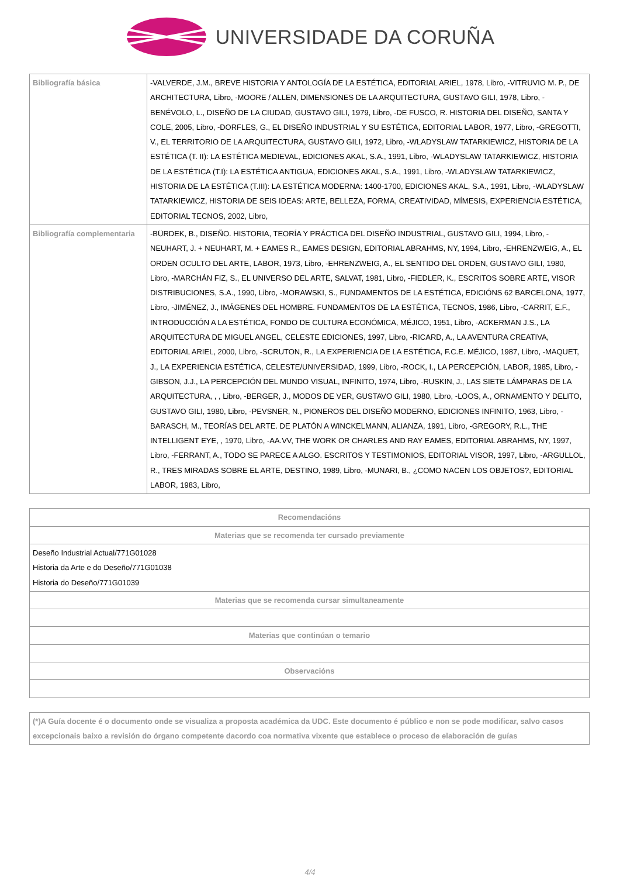UNIVERSIDADE DA CORUÑA
| Bibliografía básica | -VALVERDE, J.M., BREVE HISTORIA Y ANTOLOGÍA DE LA ESTÉTICA, EDITORIAL ARIEL, 1978, Libro, -VITRUVIO M. P., DE ARCHITECTURA, Libro, -MOORE / ALLEN, DIMENSIONES DE LA ARQUITECTURA, GUSTAVO GILI, 1978, Libro, -BENÉVOLO, L., DISEÑO DE LA CIUDAD, GUSTAVO GILI, 1979, Libro, -DE FUSCO, R. HISTORIA DEL DISEÑO, SANTA Y COLE, 2005, Libro, -DORFLES, G., EL DISEÑO INDUSTRIAL Y SU ESTÉTICA, EDITORIAL LABOR, 1977, Libro, -GREGOTTI, V., EL TERRITORIO DE LA ARQUITECTURA, GUSTAVO GILI, 1972, Libro, -WLADYSLAW TATARKIEWICZ, HISTORIA DE LA ESTÉTICA (T. II): LA ESTÉTICA MEDIEVAL, EDICIONES AKAL, S.A., 1991, Libro, -WLADYSLAW TATARKIEWICZ, HISTORIA DE LA ESTÉTICA (T.I): LA ESTÉTICA ANTIGUA, EDICIONES AKAL, S.A., 1991, Libro, -WLADYSLAW TATARKIEWICZ, HISTORIA DE LA ESTÉTICA (T.III): LA ESTÉTICA MODERNA: 1400-1700, EDICIONES AKAL, S.A., 1991, Libro, -WLADYSLAW TATARKIEWICZ, HISTORIA DE SEIS IDEAS: ARTE, BELLEZA, FORMA, CREATIVIDAD, MÍMESIS, EXPERIENCIA ESTÉTICA, EDITORIAL TECNOS, 2002, Libro, |
| Bibliografía complementaria | -BÜRDEK, B., DISEÑO. HISTORIA, TEORÍA Y PRÁCTICA DEL DISEÑO INDUSTRIAL, GUSTAVO GILI, 1994, Libro, -NEUHART, J. + NEUHART, M. + EAMES R., EAMES DESIGN, EDITORIAL ABRAHMS, NY, 1994, Libro, -EHRENZWEIG, A., EL ORDEN OCULTO DEL ARTE, LABOR, 1973, Libro, -EHRENZWEIG, A., EL SENTIDO DEL ORDEN, GUSTAVO GILI, 1980, Libro, -MARCHÁN FIZ, S., EL UNIVERSO DEL ARTE, SALVAT, 1981, Libro, -FIEDLER, K., ESCRITOS SOBRE ARTE, VISOR DISTRIBUCIONES, S.A., 1990, Libro, -MORAWSKI, S., FUNDAMENTOS DE LA ESTÉTICA, EDICIÓNS 62 BARCELONA, 1977, Libro, -JIMÉNEZ, J., IMÁGENES DEL HOMBRE. FUNDAMENTOS DE LA ESTÉTICA, TECNOS, 1986, Libro, -CARRIT, E.F., INTRODUCCIÓN A LA ESTÉTICA, FONDO DE CULTURA ECONÓMICA, MÉJICO, 1951, Libro, -ACKERMAN J.S., LA ARQUITECTURA DE MIGUEL ANGEL, CELESTE EDICIONES, 1997, Libro, -RICARD, A., LA AVENTURA CREATIVA, EDITORIAL ARIEL, 2000, Libro, -SCRUTON, R., LA EXPERIENCIA DE LA ESTÉTICA, F.C.E. MÉJICO, 1987, Libro, -MAQUET, J., LA EXPERIENCIA ESTÉTICA, CELESTE/UNIVERSIDAD, 1999, Libro, -ROCK, I., LA PERCEPCIÓN, LABOR, 1985, Libro, -GIBSON, J.J., LA PERCEPCIÓN DEL MUNDO VISUAL, INFINITO, 1974, Libro, -RUSKIN, J., LAS SIETE LÁMPARAS DE LA ARQUITECTURA, , , Libro, -BERGER, J., MODOS DE VER, GUSTAVO GILI, 1980, Libro, -LOOS, A., ORNAMENTO Y DELITO, GUSTAVO GILI, 1980, Libro, -PEVSNER, N., PIONEROS DEL DISEÑO MODERNO, EDICIONES INFINITO, 1963, Libro, -BARASCH, M., TEORÍAS DEL ARTE. DE PLATÓN A WINCKELMANN, ALIANZA, 1991, Libro, -GREGORY, R.L., THE INTELLIGENT EYE, , 1970, Libro, -AA.VV, THE WORK OR CHARLES AND RAY EAMES, EDITORIAL ABRAHMS, NY, 1997, Libro, -FERRANT, A., TODO SE PARECE A ALGO. ESCRITOS Y TESTIMONIOS, EDITORIAL VISOR, 1997, Libro, -ARGULLOL, R., TRES MIRADAS SOBRE EL ARTE, DESTINO, 1989, Libro, -MUNARI, B., ¿COMO NACEN LOS OBJETOS?, EDITORIAL LABOR, 1983, Libro, |
| Recomendacións |
| --- |
| Materias que se recomenda ter cursado previamente |
| Deseño Industrial Actual/771G01028 Historia da Arte e do Deseño/771G01038 Historia do Deseño/771G01039 |
| Materias que se recomenda cursar simultaneamente |
| Materias que continúan o temario |
| Observacións |
| (*)A Guía docente é o documento onde se visualiza a proposta académica da UDC. Este documento é público e non se pode modificar, salvo casos excepcionais baixo a revisión do órgano competente dacordo coa normativa vixente que establece o proceso de elaboración de guías |
| --- |
4/4